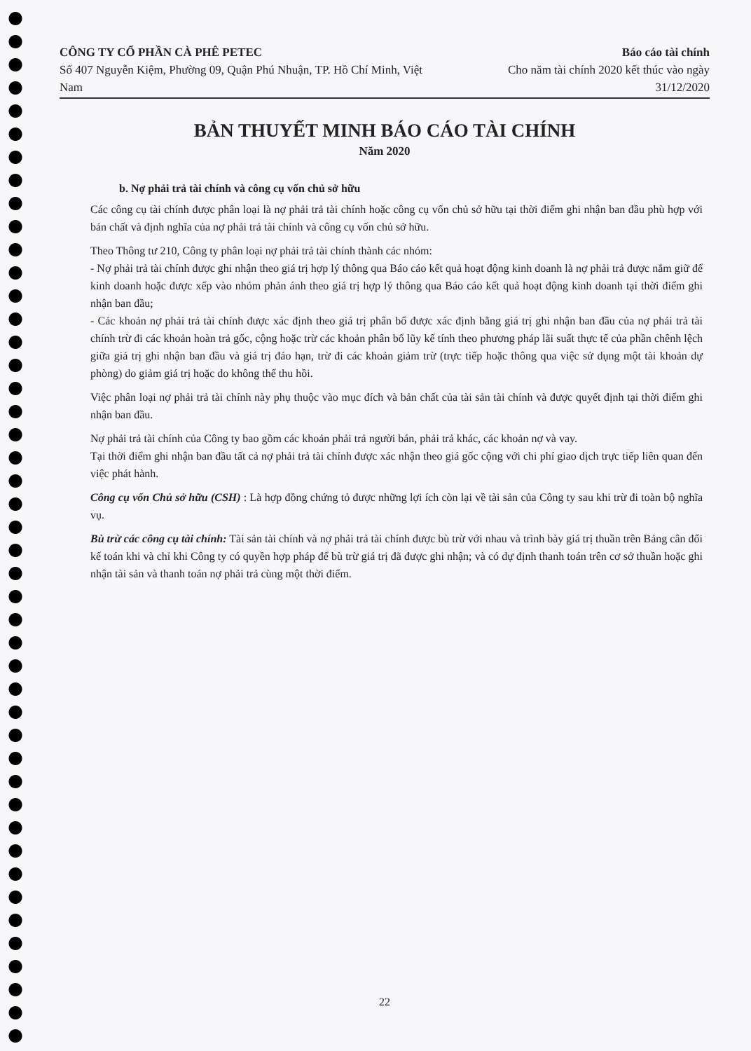CÔNG TY CỔ PHẦN CÀ PHÊ PETEC
Số 407 Nguyễn Kiệm, Phường 09, Quận Phú Nhuận, TP. Hồ Chí Minh, Việt Nam
Báo cáo tài chính
Cho năm tài chính 2020 kết thúc vào ngày 31/12/2020
BẢN THUYẾT MINH BÁO CÁO TÀI CHÍNH
Năm 2020
b. Nợ phải trả tài chính và công cụ vốn chủ sở hữu
Các công cụ tài chính được phân loại là nợ phải trả tài chính hoặc công cụ vốn chủ sở hữu tại thời điểm ghi nhận ban đầu phù hợp với bản chất và định nghĩa của nợ phải trả tài chính và công cụ vốn chủ sở hữu.
Theo Thông tư 210, Công ty phân loại nợ phải trả tài chính thành các nhóm:
- Nợ phải trả tài chính được ghi nhận theo giá trị hợp lý thông qua Báo cáo kết quả hoạt động kinh doanh là nợ phải trả được nắm giữ để kinh doanh hoặc được xếp vào nhóm phản ánh theo giá trị hợp lý thông qua Báo cáo kết quả hoạt động kinh doanh tại thời điểm ghi nhận ban đầu;
- Các khoản nợ phải trả tài chính được xác định theo giá trị phân bổ được xác định bằng giá trị ghi nhận ban đầu của nợ phải trả tài chính trừ đi các khoản hoàn trả gốc, cộng hoặc trừ các khoản phân bổ lũy kế tính theo phương pháp lãi suất thực tế của phần chênh lệch giữa giá trị ghi nhận ban đầu và giá trị đáo hạn, trừ đi các khoản giảm trừ (trực tiếp hoặc thông qua việc sử dụng một tài khoản dự phòng) do giảm giá trị hoặc do không thể thu hồi.
Việc phân loại nợ phải trả tài chính này phụ thuộc vào mục đích và bản chất của tài sản tài chính và được quyết định tại thời điểm ghi nhận ban đầu.
Nợ phải trả tài chính của Công ty bao gồm các khoản phải trả người bán, phải trả khác, các khoản nợ và vay.
Tại thời điểm ghi nhận ban đầu tất cả nợ phải trả tài chính được xác nhận theo giá gốc cộng với chi phí giao dịch trực tiếp liên quan đến việc phát hành.
Công cụ vốn Chủ sở hữu (CSH) : Là hợp đồng chứng tỏ được những lợi ích còn lại về tài sản của Công ty sau khi trừ đi toàn bộ nghĩa vụ.
Bù trừ các công cụ tài chính: Tài sản tài chính và nợ phải trả tài chính được bù trừ với nhau và trình bày giá trị thuần trên Bảng cân đối kế toán khi và chỉ khi Công ty có quyền hợp pháp để bù trừ giá trị đã được ghi nhận; và có dự định thanh toán trên cơ sở thuần hoặc ghi nhận tài sản và thanh toán nợ phải trả cùng một thời điểm.
22